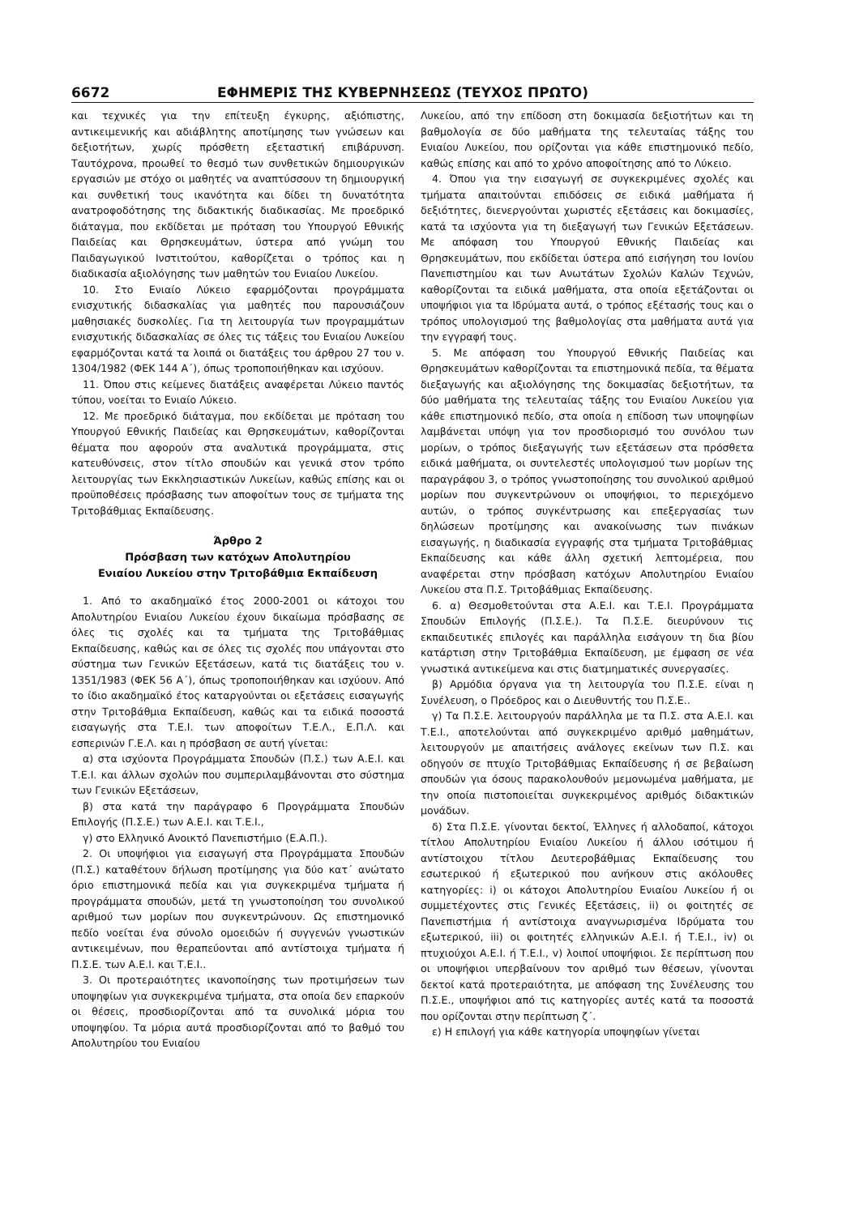6672 ΕΦΗΜΕΡΙΣ ΤΗΣ ΚΥΒΕΡΝΗΣΕΩΣ (ΤΕΥΧΟΣ ΠΡΩΤΟ)
και τεχνικές για την επίτευξη έγκυρης, αξιόπιστης, αντικειμενικής και αδιάβλητης αποτίμησης των γνώσεων και δεξιοτήτων, χωρίς πρόσθετη εξεταστική επιβάρυνση. Ταυτόχρονα, προωθεί το θεσμό των συνθετικών δημιουργικών εργασιών με στόχο οι μαθητές να αναπτύσσουν τη δημιουργική και συνθετική τους ικανότητα και δίδει τη δυνατότητα ανατροφοδότησης της διδακτικής διαδικασίας. Με προεδρικό διάταγμα, που εκδίδεται με πρόταση του Υπουργού Εθνικής Παιδείας και Θρησκευμάτων, ύστερα από γνώμη του Παιδαγωγικού Ινστιτούτου, καθορίζεται ο τρόπος και η διαδικασία αξιολόγησης των μαθητών του Ενιαίου Λυκείου.
10. Στο Ενιαίο Λύκειο εφαρμόζονται προγράμματα ενισχυτικής διδασκαλίας για μαθητές που παρουσιάζουν μαθησιακές δυσκολίες. Για τη λειτουργία των προγραμμάτων ενισχυτικής διδασκαλίας σε όλες τις τάξεις του Ενιαίου Λυκείου εφαρμόζονται κατά τα λοιπά οι διατάξεις του άρθρου 27 του ν. 1304/1982 (ΦΕΚ 144 Α΄), όπως τροποποιήθηκαν και ισχύουν.
11. Όπου στις κείμενες διατάξεις αναφέρεται Λύκειο παντός τύπου, νοείται το Ενιαίο Λύκειο.
12. Με προεδρικό διάταγμα, που εκδίδεται με πρόταση του Υπουργού Εθνικής Παιδείας και Θρησκευμάτων, καθορίζονται θέματα που αφορούν στα αναλυτικά προγράμματα, στις κατευθύνσεις, στον τίτλο σπουδών και γενικά στον τρόπο λειτουργίας των Εκκλησιαστικών Λυκείων, καθώς επίσης και οι προϋποθέσεις πρόσβασης των αποφοίτων τους σε τμήματα της Τριτοβάθμιας Εκπαίδευσης.
Άρθρο 2
Πρόσβαση των κατόχων Απολυτηρίου
Ενιαίου Λυκείου στην Τριτοβάθμια Εκπαίδευση
1. Από το ακαδημαϊκό έτος 2000-2001 οι κάτοχοι του Απολυτηρίου Ενιαίου Λυκείου έχουν δικαίωμα πρόσβασης σε όλες τις σχολές και τα τμήματα της Τριτοβάθμιας Εκπαίδευσης, καθώς και σε όλες τις σχολές που υπάγονται στο σύστημα των Γενικών Εξετάσεων, κατά τις διατάξεις του ν. 1351/1983 (ΦΕΚ 56 Α΄), όπως τροποποιήθηκαν και ισχύουν. Από το ίδιο ακαδημαϊκό έτος καταργούνται οι εξετάσεις εισαγωγής στην Τριτοβάθμια Εκπαίδευση, καθώς και τα ειδικά ποσοστά εισαγωγής στα Τ.Ε.Ι. των αποφοίτων Τ.Ε.Λ., Ε.Π.Λ. και εσπερινών Γ.Ε.Λ. και η πρόσβαση σε αυτή γίνεται:
α) στα ισχύοντα Προγράμματα Σπουδών (Π.Σ.) των Α.Ε.Ι. και Τ.Ε.Ι. και άλλων σχολών που συμπεριλαμβάνονται στο σύστημα των Γενικών Εξετάσεων,
β) στα κατά την παράγραφο 6 Προγράμματα Σπουδών Επιλογής (Π.Σ.Ε.) των Α.Ε.Ι. και Τ.Ε.Ι.,
γ) στο Ελληνικό Ανοικτό Πανεπιστήμιο (Ε.Α.Π.).
2. Οι υποψήφιοι για εισαγωγή στα Προγράμματα Σπουδών (Π.Σ.) καταθέτουν δήλωση προτίμησης για δύο κατ΄ ανώτατο όριο επιστημονικά πεδία και για συγκεκριμένα τμήματα ή προγράμματα σπουδών, μετά τη γνωστοποίηση του συνολικού αριθμού των μορίων που συγκεντρώνουν. Ως επιστημονικό πεδίο νοείται ένα σύνολο ομοειδών ή συγγενών γνωστικών αντικειμένων, που θεραπεύονται από αντίστοιχα τμήματα ή Π.Σ.Ε. των Α.Ε.Ι. και Τ.Ε.Ι..
3. Οι προτεραιότητες ικανοποίησης των προτιμήσεων των υποψηφίων για συγκεκριμένα τμήματα, στα οποία δεν επαρκούν οι θέσεις, προσδιορίζονται από τα συνολικά μόρια του υποψηφίου. Τα μόρια αυτά προσδιορίζονται από το βαθμό του Απολυτηρίου του Ενιαίου
Λυκείου, από την επίδοση στη δοκιμασία δεξιοτήτων και τη βαθμολογία σε δύο μαθήματα της τελευταίας τάξης του Ενιαίου Λυκείου, που ορίζονται για κάθε επιστημονικό πεδίο, καθώς επίσης και από το χρόνο αποφοίτησης από το Λύκειο.
4. Όπου για την εισαγωγή σε συγκεκριμένες σχολές και τμήματα απαιτούνται επιδόσεις σε ειδικά μαθήματα ή δεξιότητες, διενεργούνται χωριστές εξετάσεις και δοκιμασίες, κατά τα ισχύοντα για τη διεξαγωγή των Γενικών Εξετάσεων. Με απόφαση του Υπουργού Εθνικής Παιδείας και Θρησκευμάτων, που εκδίδεται ύστερα από εισήγηση του Ιονίου Πανεπιστημίου και των Ανωτάτων Σχολών Καλών Τεχνών, καθορίζονται τα ειδικά μαθήματα, στα οποία εξετάζονται οι υποψήφιοι για τα Ιδρύματα αυτά, ο τρόπος εξέτασής τους και ο τρόπος υπολογισμού της βαθμολογίας στα μαθήματα αυτά για την εγγραφή τους.
5. Με απόφαση του Υπουργού Εθνικής Παιδείας και Θρησκευμάτων καθορίζονται τα επιστημονικά πεδία, τα θέματα διεξαγωγής και αξιολόγησης της δοκιμασίας δεξιοτήτων, τα δύο μαθήματα της τελευταίας τάξης του Ενιαίου Λυκείου για κάθε επιστημονικό πεδίο, στα οποία η επίδοση των υποψηφίων λαμβάνεται υπόψη για τον προσδιορισμό του συνόλου των μορίων, ο τρόπος διεξαγωγής των εξετάσεων στα πρόσθετα ειδικά μαθήματα, οι συντελεστές υπολογισμού των μορίων της παραγράφου 3, ο τρόπος γνωστοποίησης του συνολικού αριθμού μορίων που συγκεντρώνουν οι υποψήφιοι, το περιεχόμενο αυτών, ο τρόπος συγκέντρωσης και επεξεργασίας των δηλώσεων προτίμησης και ανακοίνωσης των πινάκων εισαγωγής, η διαδικασία εγγραφής στα τμήματα Τριτοβάθμιας Εκπαίδευσης και κάθε άλλη σχετική λεπτομέρεια, που αναφέρεται στην πρόσβαση κατόχων Απολυτηρίου Ενιαίου Λυκείου στα Π.Σ. Τριτοβάθμιας Εκπαίδευσης.
6. α) Θεσμοθετούνται στα Α.Ε.Ι. και Τ.Ε.Ι. Προγράμματα Σπουδών Επιλογής (Π.Σ.Ε.). Τα Π.Σ.Ε. διευρύνουν τις εκπαιδευτικές επιλογές και παράλληλα εισάγουν τη δια βίου κατάρτιση στην Τριτοβάθμια Εκπαίδευση, με έμφαση σε νέα γνωστικά αντικείμενα και στις διατμηματικές συνεργασίες.
β) Αρμόδια όργανα για τη λειτουργία του Π.Σ.Ε. είναι η Συνέλευση, ο Πρόεδρος και ο Διευθυντής του Π.Σ.Ε..
γ) Τα Π.Σ.Ε. λειτουργούν παράλληλα με τα Π.Σ. στα Α.Ε.Ι. και Τ.Ε.Ι., αποτελούνται από συγκεκριμένο αριθμό μαθημάτων, λειτουργούν με απαιτήσεις ανάλογες εκείνων των Π.Σ. και οδηγούν σε πτυχίο Τριτοβάθμιας Εκπαίδευσης ή σε βεβαίωση σπουδών για όσους παρακολουθούν μεμονωμένα μαθήματα, με την οποία πιστοποιείται συγκεκριμένος αριθμός διδακτικών μονάδων.
δ) Στα Π.Σ.Ε. γίνονται δεκτοί, Έλληνες ή αλλοδαποί, κάτοχοι τίτλου Απολυτηρίου Ενιαίου Λυκείου ή άλλου ισότιμου ή αντίστοιχου τίτλου Δευτεροβάθμιας Εκπαίδευσης του εσωτερικού ή εξωτερικού που ανήκουν στις ακόλουθες κατηγορίες: i) οι κάτοχοι Απολυτηρίου Ενιαίου Λυκείου ή οι συμμετέχοντες στις Γενικές Εξετάσεις, ii) οι φοιτητές σε Πανεπιστήμια ή αντίστοιχα αναγνωρισμένα Ιδρύματα του εξωτερικού, iii) οι φοιτητές ελληνικών Α.Ε.Ι. ή Τ.Ε.Ι., iv) οι πτυχιούχοι Α.Ε.Ι. ή Τ.Ε.Ι., v) λοιποί υποψήφιοι. Σε περίπτωση που οι υποψήφιοι υπερβαίνουν τον αριθμό των θέσεων, γίνονται δεκτοί κατά προτεραιότητα, με απόφαση της Συνέλευσης του Π.Σ.Ε., υποψήφιοι από τις κατηγορίες αυτές κατά τα ποσοστά που ορίζονται στην περίπτωση ζ΄.
ε) Η επιλογή για κάθε κατηγορία υποψηφίων γίνεται